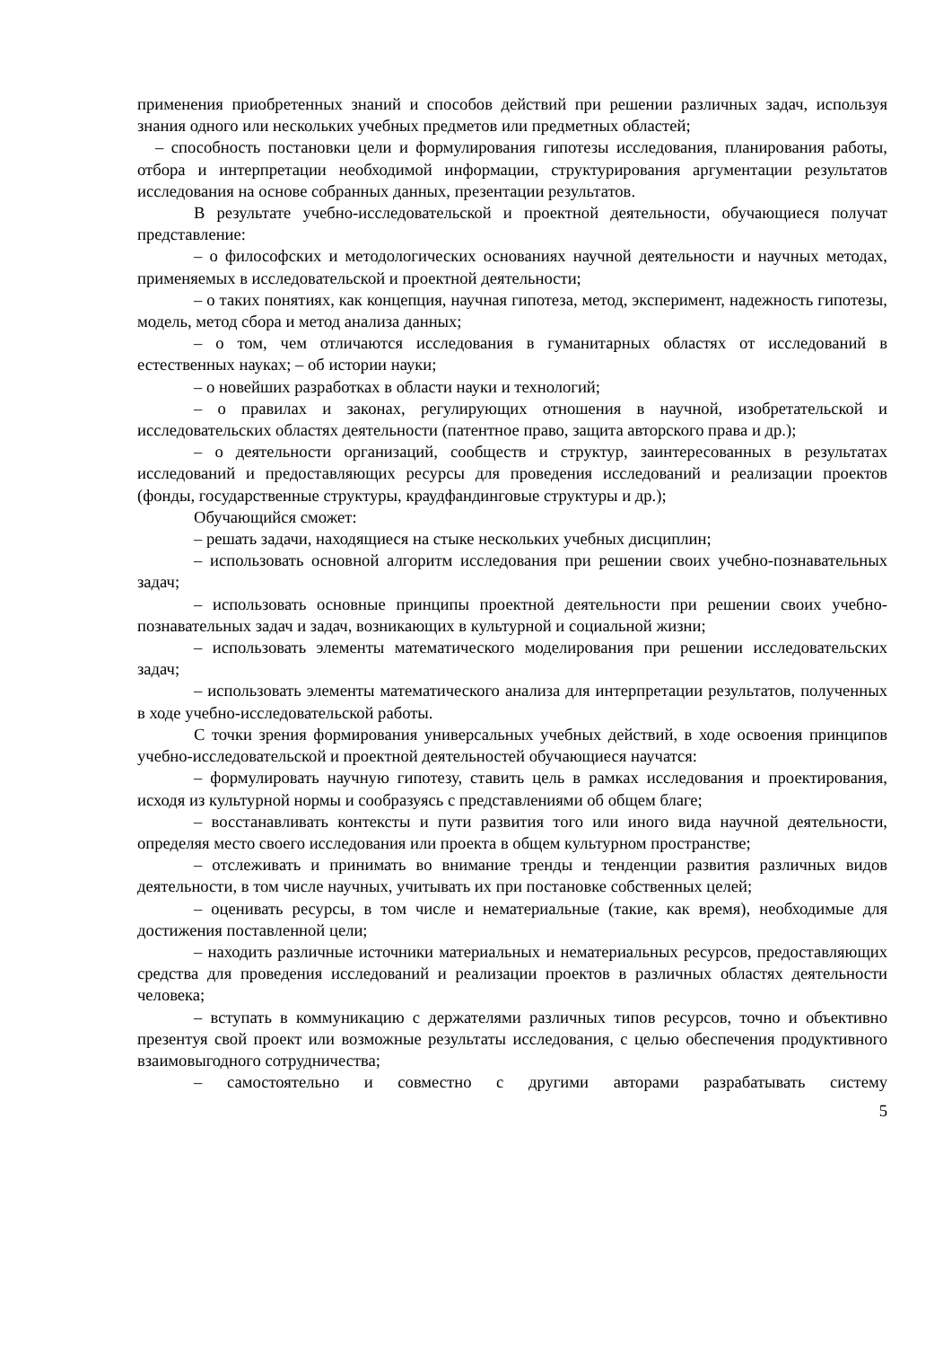применения приобретенных знаний и способов действий при решении различных задач, используя знания одного или нескольких учебных предметов или предметных областей;
– способность постановки цели и формулирования гипотезы исследования, планирования работы, отбора и интерпретации необходимой информации, структурирования аргументации результатов исследования на основе собранных данных, презентации результатов.
В результате учебно-исследовательской и проектной деятельности, обучающиеся получат представление:
– о философских и методологических основаниях научной деятельности и научных методах, применяемых в исследовательской и проектной деятельности;
– о таких понятиях, как концепция, научная гипотеза, метод, эксперимент, надежность гипотезы, модель, метод сбора и метод анализа данных;
– о том, чем отличаются исследования в гуманитарных областях от исследований в естественных науках; – об истории науки;
– о новейших разработках в области науки и технологий;
– о правилах и законах, регулирующих отношения в научной, изобретательской и исследовательских областях деятельности (патентное право, защита авторского права и др.);
– о деятельности организаций, сообществ и структур, заинтересованных в результатах исследований и предоставляющих ресурсы для проведения исследований и реализации проектов (фонды, государственные структуры, краудфандинговые структуры и др.);
Обучающийся сможет:
– решать задачи, находящиеся на стыке нескольких учебных дисциплин;
– использовать основной алгоритм исследования при решении своих учебно-познавательных задач;
– использовать основные принципы проектной деятельности при решении своих учебно-познавательных задач и задач, возникающих в культурной и социальной жизни;
– использовать элементы математического моделирования при решении исследовательских задач;
– использовать элементы математического анализа для интерпретации результатов, полученных в ходе учебно-исследовательской работы.
С точки зрения формирования универсальных учебных действий, в ходе освоения принципов учебно-исследовательской и проектной деятельностей обучающиеся научатся:
– формулировать научную гипотезу, ставить цель в рамках исследования и проектирования, исходя из культурной нормы и сообразуясь с представлениями об общем благе;
– восстанавливать контексты и пути развития того или иного вида научной деятельности, определяя место своего исследования или проекта в общем культурном пространстве;
– отслеживать и принимать во внимание тренды и тенденции развития различных видов деятельности, в том числе научных, учитывать их при постановке собственных целей;
– оценивать ресурсы, в том числе и нематериальные (такие, как время), необходимые для достижения поставленной цели;
– находить различные источники материальных и нематериальных ресурсов, предоставляющих средства для проведения исследований и реализации проектов в различных областях деятельности человека;
– вступать в коммуникацию с держателями различных типов ресурсов, точно и объективно презентуя свой проект или возможные результаты исследования, с целью обеспечения продуктивного взаимовыгодного сотрудничества;
– самостоятельно и совместно с другими авторами разрабатывать систему
5